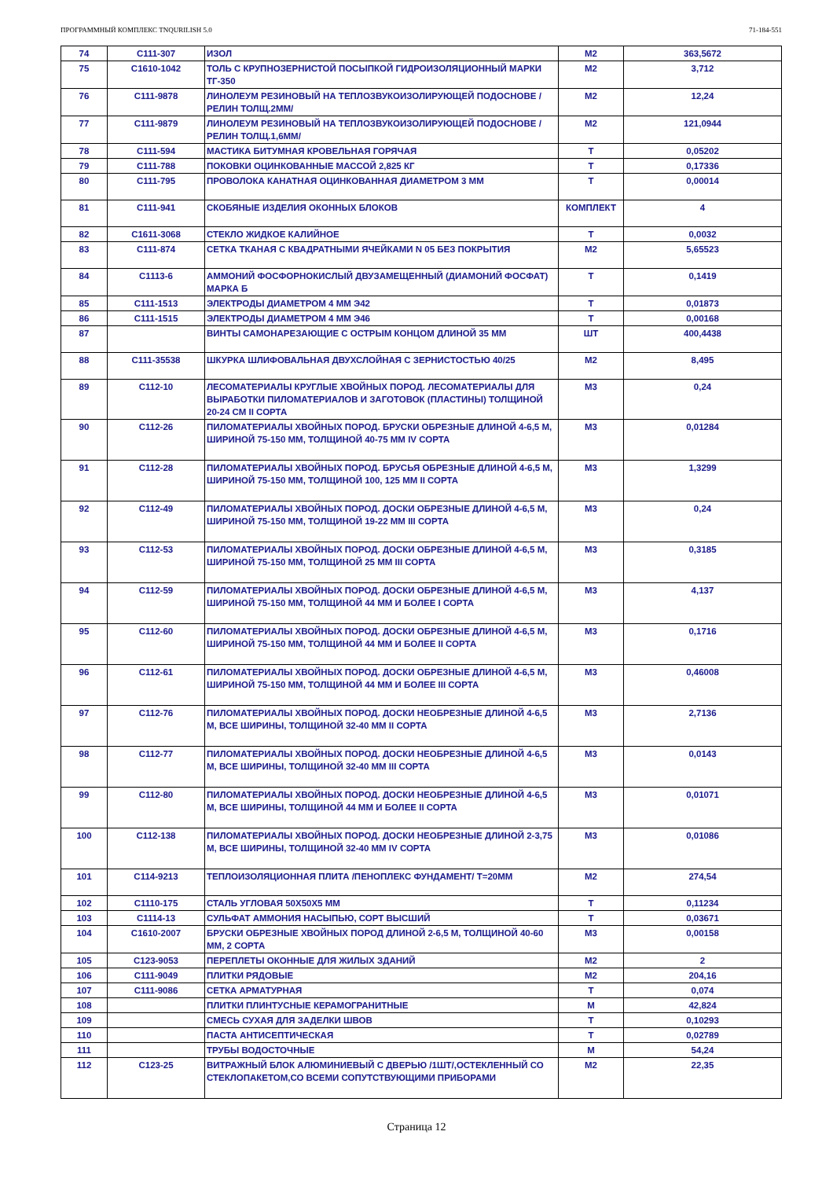ПРОГРАММНЫЙ КОМПЛЕКС TNQURILISH 5.0 71-184-551
| 74 | С111-307 | ИЗОЛ | М2 | 363,5672 |
| 75 | С1610-1042 | ТОЛЬ С КРУПНОЗЕРНИСТОЙ ПОСЫПКОЙ ГИДРОИЗОЛЯЦИОННЫЙ МАРКИ ТГ-350 | М2 | 3,712 |
| 76 | С111-9878 | ЛИНОЛЕУМ РЕЗИНОВЫЙ НА ТЕПЛОЗВУКОИЗОЛИРУЮЩЕЙ ПОДОСНОВЕ /РЕЛИН ТОЛЩ.2ММ/ | М2 | 12,24 |
| 77 | С111-9879 | ЛИНОЛЕУМ РЕЗИНОВЫЙ НА ТЕПЛОЗВУКОИЗОЛИРУЮЩЕЙ ПОДОСНОВЕ /РЕЛИН ТОЛЩ.1,6ММ/ | М2 | 121,0944 |
| 78 | С111-594 | МАСТИКА БИТУМНАЯ КРОВЕЛЬНАЯ ГОРЯЧАЯ | Т | 0,05202 |
| 79 | С111-788 | ПОКОВКИ ОЦИНКОВАННЫЕ МАССОЙ 2,825 КГ | Т | 0,17336 |
| 80 | С111-795 | ПРОВОЛОКА КАНАТНАЯ ОЦИНКОВАННАЯ ДИАМЕТРОМ 3 ММ | Т | 0,00014 |
| 81 | С111-941 | СКОБЯНЫЕ ИЗДЕЛИЯ ОКОННЫХ БЛОКОВ | КОМПЛЕКТ | 4 |
| 82 | С1611-3068 | СТЕКЛО ЖИДКОЕ КАЛИЙНОЕ | Т | 0,0032 |
| 83 | С111-874 | СЕТКА ТКАНАЯ С КВАДРАТНЫМИ ЯЧЕЙКАМИ N 05 БЕЗ ПОКРЫТИЯ | М2 | 5,65523 |
| 84 | С1113-6 | АММОНИЙ ФОСФОРНОКИСЛЫЙ ДВУЗАМЕЩЕННЫЙ (ДИАМОНИЙ ФОСФАТ) МАРКА Б | Т | 0,1419 |
| 85 | С111-1513 | ЭЛЕКТРОДЫ ДИАМЕТРОМ 4 ММ Э42 | Т | 0,01873 |
| 86 | С111-1515 | ЭЛЕКТРОДЫ ДИАМЕТРОМ 4 ММ Э46 | Т | 0,00168 |
| 87 | | ВИНТЫ САМОНАРЕЗАЮЩИЕ С ОСТРЫМ КОНЦОМ ДЛИНОЙ 35 ММ | ШТ | 400,4438 |
| 88 | С111-35538 | ШКУРКА ШЛИФОВАЛЬНАЯ ДВУХСЛОЙНАЯ С ЗЕРНИСТОСТЬЮ 40/25 | М2 | 8,495 |
| 89 | С112-10 | ЛЕСОМАТЕРИАЛЫ КРУГЛЫЕ ХВОЙНЫХ ПОРОД. ЛЕСОМАТЕРИАЛЫ ДЛЯ ВЫРАБОТКИ ПИЛОМАТЕРИАЛОВ И ЗАГОТОВОК (ПЛАСТИНЫ) ТОЛЩИНОЙ 20-24 СМ II СОРТА | М3 | 0,24 |
| 90 | С112-26 | ПИЛОМАТЕРИАЛЫ ХВОЙНЫХ ПОРОД. БРУСКИ ОБРЕЗНЫЕ ДЛИНОЙ 4-6,5 М, ШИРИНОЙ 75-150 ММ, ТОЛЩИНОЙ 40-75 ММ IV СОРТА | М3 | 0,01284 |
| 91 | С112-28 | ПИЛОМАТЕРИАЛЫ ХВОЙНЫХ ПОРОД. БРУСЬЯ ОБРЕЗНЫЕ ДЛИНОЙ 4-6,5 М, ШИРИНОЙ 75-150 ММ, ТОЛЩИНОЙ 100, 125 ММ II СОРТА | М3 | 1,3299 |
| 92 | С112-49 | ПИЛОМАТЕРИАЛЫ ХВОЙНЫХ ПОРОД. ДОСКИ ОБРЕЗНЫЕ ДЛИНОЙ 4-6,5 М, ШИРИНОЙ 75-150 ММ, ТОЛЩИНОЙ 19-22 ММ III СОРТА | М3 | 0,24 |
| 93 | С112-53 | ПИЛОМАТЕРИАЛЫ ХВОЙНЫХ ПОРОД. ДОСКИ ОБРЕЗНЫЕ ДЛИНОЙ 4-6,5 М, ШИРИНОЙ 75-150 ММ, ТОЛЩИНОЙ 25 ММ III СОРТА | М3 | 0,3185 |
| 94 | С112-59 | ПИЛОМАТЕРИАЛЫ ХВОЙНЫХ ПОРОД. ДОСКИ ОБРЕЗНЫЕ ДЛИНОЙ 4-6,5 М, ШИРИНОЙ 75-150 ММ, ТОЛЩИНОЙ 44 ММ И БОЛЕЕ I СОРТА | М3 | 4,137 |
| 95 | С112-60 | ПИЛОМАТЕРИАЛЫ ХВОЙНЫХ ПОРОД. ДОСКИ ОБРЕЗНЫЕ ДЛИНОЙ 4-6,5 М, ШИРИНОЙ 75-150 ММ, ТОЛЩИНОЙ 44 ММ И БОЛЕЕ II СОРТА | М3 | 0,1716 |
| 96 | С112-61 | ПИЛОМАТЕРИАЛЫ ХВОЙНЫХ ПОРОД. ДОСКИ ОБРЕЗНЫЕ ДЛИНОЙ 4-6,5 М, ШИРИНОЙ 75-150 ММ, ТОЛЩИНОЙ 44 ММ И БОЛЕЕ III СОРТА | М3 | 0,46008 |
| 97 | С112-76 | ПИЛОМАТЕРИАЛЫ ХВОЙНЫХ ПОРОД. ДОСКИ НЕОБРЕЗНЫЕ ДЛИНОЙ 4-6,5 М, ВСЕ ШИРИНЫ, ТОЛЩИНОЙ 32-40 ММ II СОРТА | М3 | 2,7136 |
| 98 | С112-77 | ПИЛОМАТЕРИАЛЫ ХВОЙНЫХ ПОРОД. ДОСКИ НЕОБРЕЗНЫЕ ДЛИНОЙ 4-6,5 М, ВСЕ ШИРИНЫ, ТОЛЩИНОЙ 32-40 ММ III СОРТА | М3 | 0,0143 |
| 99 | С112-80 | ПИЛОМАТЕРИАЛЫ ХВОЙНЫХ ПОРОД. ДОСКИ НЕОБРЕЗНЫЕ ДЛИНОЙ 4-6,5 М, ВСЕ ШИРИНЫ, ТОЛЩИНОЙ 44 ММ И БОЛЕЕ II СОРТА | М3 | 0,01071 |
| 100 | С112-138 | ПИЛОМАТЕРИАЛЫ ХВОЙНЫХ ПОРОД. ДОСКИ НЕОБРЕЗНЫЕ ДЛИНОЙ 2-3,75 М, ВСЕ ШИРИНЫ, ТОЛЩИНОЙ 32-40 ММ IV СОРТА | М3 | 0,01086 |
| 101 | С114-9213 | ТЕПЛОИЗОЛЯЦИОННАЯ ПЛИТА /ПЕНОПЛЕКС ФУНДАМЕНТ/ Т=20ММ | М2 | 274,54 |
| 102 | С1110-175 | СТАЛЬ УГЛОВАЯ 50Х50Х5 ММ | Т | 0,11234 |
| 103 | С1114-13 | СУЛЬФАТ АММОНИЯ НАСЫПЬЮ, СОРТ ВЫСШИЙ | Т | 0,03671 |
| 104 | С1610-2007 | БРУСКИ ОБРЕЗНЫЕ ХВОЙНЫХ ПОРОД ДЛИНОЙ 2-6,5 М, ТОЛЩИНОЙ 40-60 ММ, 2 СОРТА | М3 | 0,00158 |
| 105 | С123-9053 | ПЕРЕПЛЕТЫ ОКОННЫЕ ДЛЯ ЖИЛЫХ ЗДАНИЙ | М2 | 2 |
| 106 | С111-9049 | ПЛИТКИ РЯДОВЫЕ | М2 | 204,16 |
| 107 | С111-9086 | СЕТКА АРМАТУРНАЯ | Т | 0,074 |
| 108 | | ПЛИТКИ ПЛИНТУСНЫЕ КЕРАМОГРАНИТНЫЕ | М | 42,824 |
| 109 | | СМЕСЬ СУХАЯ ДЛЯ ЗАДЕЛКИ ШВОВ | Т | 0,10293 |
| 110 | | ПАСТА АНТИСЕПТИЧЕСКАЯ | Т | 0,02789 |
| 111 | | ТРУБЫ ВОДОСТОЧНЫЕ | М | 54,24 |
| 112 | С123-25 | ВИТРАЖНЫЙ БЛОК АЛЮМИНИЕВЫЙ С ДВЕРЬЮ /1ШТ/,ОСТЕКЛЕННЫЙ СО СТЕКЛОПАКЕТОМ,СО ВСЕМИ СОПУТСТВУЮЩИМИ ПРИБОРАМИ | М2 | 22,35 |
Страница 12